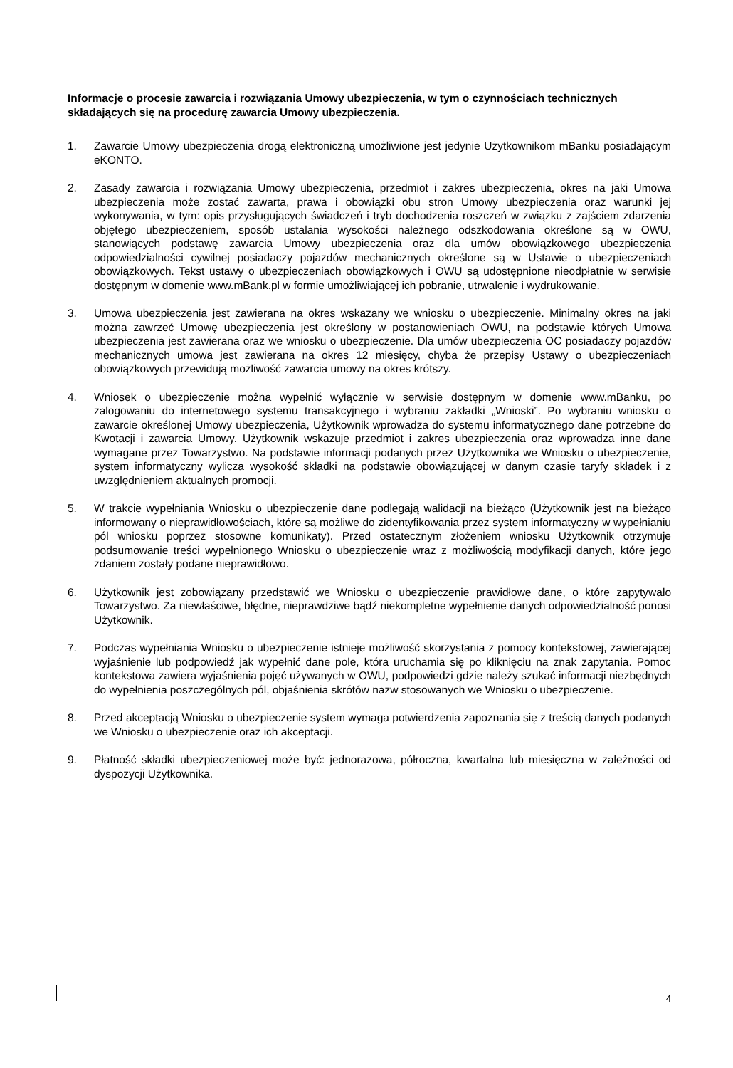Informacje o procesie zawarcia i rozwiązania Umowy ubezpieczenia, w tym o czynnościach technicznych składających się na procedurę zawarcia Umowy ubezpieczenia.
1. Zawarcie Umowy ubezpieczenia drogą elektroniczną umożliwione jest jedynie Użytkownikom mBanku posiadającym eKONTO.
2. Zasady zawarcia i rozwiązania Umowy ubezpieczenia, przedmiot i zakres ubezpieczenia, okres na jaki Umowa ubezpieczenia może zostać zawarta, prawa i obowiązki obu stron Umowy ubezpieczenia oraz warunki jej wykonywania, w tym: opis przysługujących świadczeń i tryb dochodzenia roszczeń w związku z zajściem zdarzenia objętego ubezpieczeniem, sposób ustalania wysokości należnego odszkodowania określone są w OWU, stanowiących podstawę zawarcia Umowy ubezpieczenia oraz dla umów obowiązkowego ubezpieczenia odpowiedzialności cywilnej posiadaczy pojazdów mechanicznych określone są w Ustawie o ubezpieczeniach obowiązkowych. Tekst ustawy o ubezpieczeniach obowiązkowych i OWU są udostępnione nieodpłatnie w serwisie dostępnym w domenie www.mBank.pl w formie umożliwiającej ich pobranie, utrwalenie i wydrukowanie.
3. Umowa ubezpieczenia jest zawierana na okres wskazany we wniosku o ubezpieczenie. Minimalny okres na jaki można zawrzeć Umowę ubezpieczenia jest określony w postanowieniach OWU, na podstawie których Umowa ubezpieczenia jest zawierana oraz we wniosku o ubezpieczenie. Dla umów ubezpieczenia OC posiadaczy pojazdów mechanicznych umowa jest zawierana na okres 12 miesięcy, chyba że przepisy Ustawy o ubezpieczeniach obowiązkowych przewidują możliwość zawarcia umowy na okres krótszy.
4. Wniosek o ubezpieczenie można wypełnić wyłącznie w serwisie dostępnym w domenie www.mBanku, po zalogowaniu do internetowego systemu transakcyjnego i wybraniu zakładki „Wnioski”. Po wybraniu wniosku o zawarcie określonej Umowy ubezpieczenia, Użytkownik wprowadza do systemu informatycznego dane potrzebne do Kwotacji i zawarcia Umowy. Użytkownik wskazuje przedmiot i zakres ubezpieczenia oraz wprowadza inne dane wymagane przez Towarzystwo. Na podstawie informacji podanych przez Użytkownika we Wniosku o ubezpieczenie, system informatyczny wylicza wysokość składki na podstawie obowiązującej w danym czasie taryfy składek i z uwzględnieniem aktualnych promocji.
5. W trakcie wypełniania Wniosku o ubezpieczenie dane podlegają walidacji na bieżąco (Użytkownik jest na bieżąco informowany o nieprawidłowościach, które są możliwe do zidentyfikowania przez system informatyczny w wypełnianiu pól wniosku poprzez stosowne komunikaty). Przed ostatecznym złożeniem wniosku Użytkownik otrzymuje podsumowanie treści wypełnionego Wniosku o ubezpieczenie wraz z możliwością modyfikacji danych, które jego zdaniem zostały podane nieprawidłowo.
6. Użytkownik jest zobowiązany przedstawić we Wniosku o ubezpieczenie prawidłowe dane, o które zapytywało Towarzystwo. Za niewłaściwe, błędne, nieprawdziwe bądź niekompletne wypełnienie danych odpowiedzialność ponosi Użytkownik.
7. Podczas wypełniania Wniosku o ubezpieczenie istnieje możliwość skorzystania z pomocy kontekstowej, zawierającej wyjaśnienie lub podpowiedź jak wypełnić dane pole, która uruchamia się po kliknięciu na znak zapytania. Pomoc kontekstowa zawiera wyjaśnienia pojęć używanych w OWU, podpowiedzi gdzie należy szukać informacji niezbędnych do wypełnienia poszczególnych pól, objaśnienia skrótów nazw stosowanych we Wniosku o ubezpieczenie.
8. Przed akceptacją Wniosku o ubezpieczenie system wymaga potwierdzenia zapoznania się z treścią danych podanych we Wniosku o ubezpieczenie oraz ich akceptacji.
9. Płatność składki ubezpieczeniowej może być: jednorazowa, półroczna, kwartalna lub miesięczna w zależności od dyspozycji Użytkownika.
4